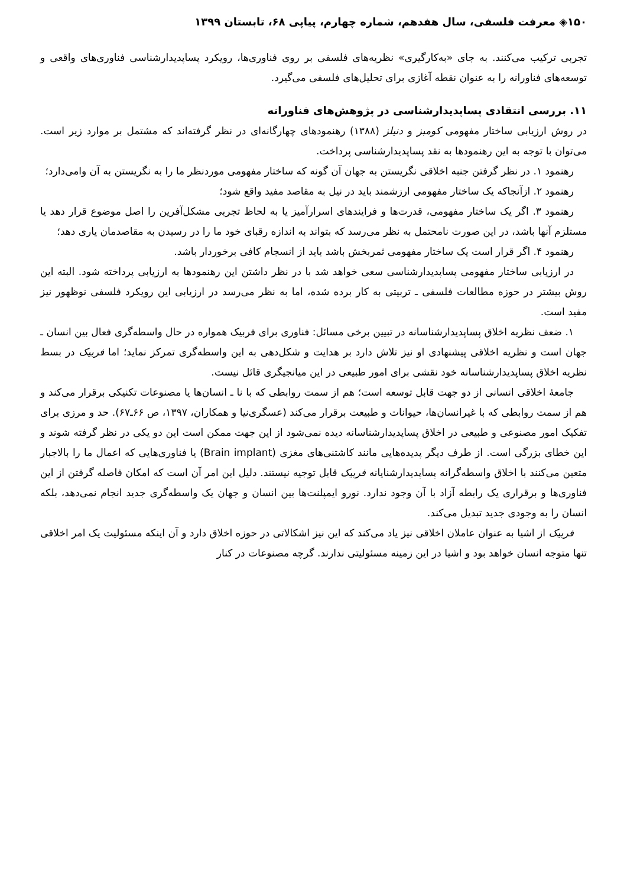۱۵۰◈ معرفت فلسفی، سال هفدهم، شماره چهارم، پیاپی ۶۸، تابستان ۱۳۹۹
تجربی ترکیب می‌کنند. به جای «به‌کارگیری» نظریه‌های فلسفی بر روی فناوری‌ها، رویکرد پساپدیدارشناسی فناوری‌های واقعی و توسعه‌های فناورانه را به عنوان نقطه آغازی برای تحلیل‌های فلسفی می‌گیرد.
۱۱. بررسی انتقادی پساپدیدارشناسی در پژوهش‌های فناورانه
در روش ارزیابی ساختار مفهومی کومبز و دنیلز (۱۳۸۸) رهنمودهای چهارگانه‌ای در نظر گرفته‌اند که مشتمل بر موارد زیر است. می‌توان با توجه به این رهنمودها به نقد پساپدیدارشناسی پرداخت.
رهنمود ۱. در نظر گرفتن جنبه اخلاقی نگریستن به جهان آن گونه که ساختار مفهومی موردنظر ما را به نگریستن به آن وامی‌دارد؛
رهنمود ۲. ازآنجاکه یک ساختار مفهومی ارزشمند باید در نیل به مقاصد مفید واقع شود؛
رهنمود ۳. اگر یک ساختار مفهومی، قدرت‌ها و فرایندهای اسرارآمیز یا به لحاظ تجربی مشکل‌آفرین را اصل موضوع قرار دهد یا مستلزم آنها باشد، در این صورت نامحتمل به نظر می‌رسد که بتواند به اندازه رقبای خود ما را در رسیدن به مقاصدمان یاری دهد؛
رهنمود ۴. اگر قرار است یک ساختار مفهومی ثمربخش باشد باید از انسجام کافی برخوردار باشد.
در ارزیابی ساختار مفهومی پساپدیدارشناسی سعی خواهد شد با در نظر داشتن این رهنمودها به ارزیابی پرداخته شود. البته این روش بیشتر در حوزه مطالعات فلسفی ـ تربیتی به کار برده شده، اما به نظر می‌رسد در ارزیابی این رویکرد فلسفی نوظهور نیز مفید است.
۱. ضعف نظریه اخلاق پساپدیدارشناسانه در تبیین برخی مسائل: فناوری برای فربیک همواره در حال واسطه‌گری فعال بین انسان ـ جهان است و نظریه اخلاقی پیشنهادی او نیز تلاش دارد بر هدایت و شکل‌دهی به این واسطه‌گری تمرکز نماید؛ اما فربیک در بسط نظریه اخلاق پساپدیدارشناسانه خود نقشی برای امور طبیعی در این میانجیگری قائل نیست.
جامعهٔ اخلاقی انسانی از دو جهت قابل توسعه است؛ هم از سمت روابطی که با نا ـ انسان‌ها یا مصنوعات تکنیکی برقرار می‌کند و هم از سمت روابطی که با غیرانسان‌ها، حیوانات و طبیعت برقرار می‌کند (عسگری‌نیا و همکاران، ۱۳۹۷، ص ۶۶ـ۶۷). حد و مرزی برای تفکیک امور مصنوعی و طبیعی در اخلاق پساپدیدارشناسانه دیده نمی‌شود از این جهت ممکن است این دو یکی در نظر گرفته شوند و این خطای بزرگی است. از طرف دیگر پدیده‌هایی مانند کاشتنی‌های مغزی (Brain implant) یا فناوری‌هایی که اعمال ما را بالاجبار متعین می‌کنند با اخلاق واسطه‌گرانه پساپدیدارشنایانه فربیک قابل توجیه نیستند. دلیل این امر آن است که امکان فاصله گرفتن از این فناوری‌ها و برقراری یک رابطه آزاد با آن وجود ندارد. نورو ایمپلنت‌ها بین انسان و جهان یک واسطه‌گری جدید انجام نمی‌دهد، بلکه انسان را به وجودی جدید تبدیل می‌کند.
فربیک از اشیا به عنوان عاملان اخلاقی نیز یاد می‌کند که این نیز اشکالاتی در حوزه اخلاق دارد و آن اینکه مسئولیت یک امر اخلاقی تنها متوجه انسان خواهد بود و اشیا در این زمینه مسئولیتی ندارند. گرچه مصنوعات در کنار